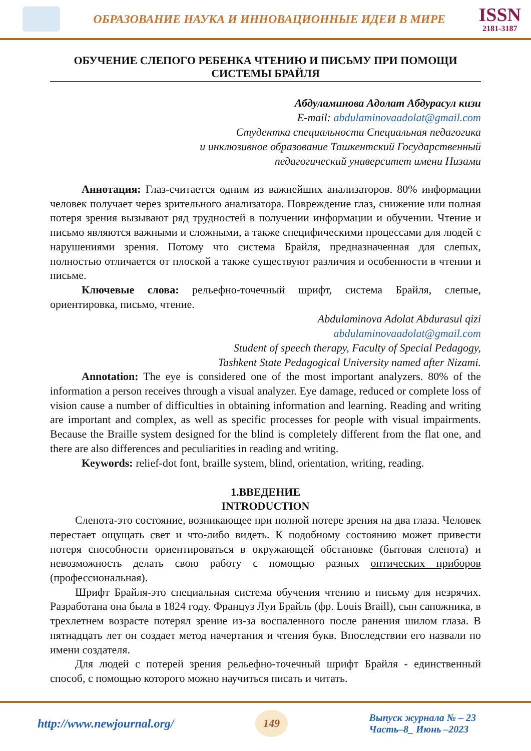ОБРАЗОВАНИЕ НАУКА И ИННОВАЦИОННЫЕ ИДЕИ В МИРЕ
ISSN
2181-3187
ОБУЧЕНИЕ СЛЕПОГО РЕБЕНКА ЧТЕНИЮ И ПИСЬМУ ПРИ ПОМОЩИ СИСТЕМЫ БРАЙЛЯ
Абдуламинова Адолат Абдурасул кизи
E-mail: abdulaminovaadolat@gmail.com
Студентка специальности Специальная педагогика
и инклюзивное образование Ташкентский Государственный
педагогический университет имени Низами
Аннотация: Глаз-считается одним из важнейших анализаторов. 80% информации человек получает через зрительного анализатора. Повреждение глаз, снижение или полная потеря зрения вызывают ряд трудностей в получении информации и обучении. Чтение и письмо являются важными и сложными, а также специфическими процессами для людей с нарушениями зрения. Потому что система Брайля, предназначенная для слепых, полностью отличается от плоской а также существуют различия и особенности в чтении и письме.
Ключевые слова: рельефно-точечный шрифт, система Брайля, слепые, ориентировка, письмо, чтение.
Abdulaminova Adolat Abdurasul qizi
abdulaminovaadolat@gmail.com
Student of speech therapy, Faculty of Special Pedagogy,
Tashkent State Pedagogical University named after Nizami.
Annotation: The eye is considered one of the most important analyzers. 80% of the information a person receives through a visual analyzer. Eye damage, reduced or complete loss of vision cause a number of difficulties in obtaining information and learning. Reading and writing are important and complex, as well as specific processes for people with visual impairments. Because the Braille system designed for the blind is completely different from the flat one, and there are also differences and peculiarities in reading and writing.
Keywords: relief-dot font, braille system, blind, orientation, writing, reading.
1.ВВЕДЕНИЕ
INTRODUCTION
Слепота-это состояние, возникающее при полной потере зрения на два глаза. Человек перестает ощущать свет и что-либо видеть. К подобному состоянию может привести потеря способности ориентироваться в окружающей обстановке (бытовая слепота) и невозможность делать свою работу с помощью разных оптических приборов (профессиональная).
Шрифт Брайля-это специальная система обучения чтению и письму для незрячих. Разработана она была в 1824 году. Француз Луи Брайль (фр. Louis Braill), сын сапожника, в трехлетнем возрасте потерял зрение из-за воспаленного после ранения шилом глаза. В пятнадцать лет он создает метод начертания и чтения букв. Впоследствии его назвали по имени создателя.
Для людей с потерей зрения рельефно-точечный шрифт Брайля - единственный способ, с помощью которого можно научиться писать и читать.
http://www.newjournal.org/ 149 Выпуск журнала № – 23
Часть–8_ Июнь –2023